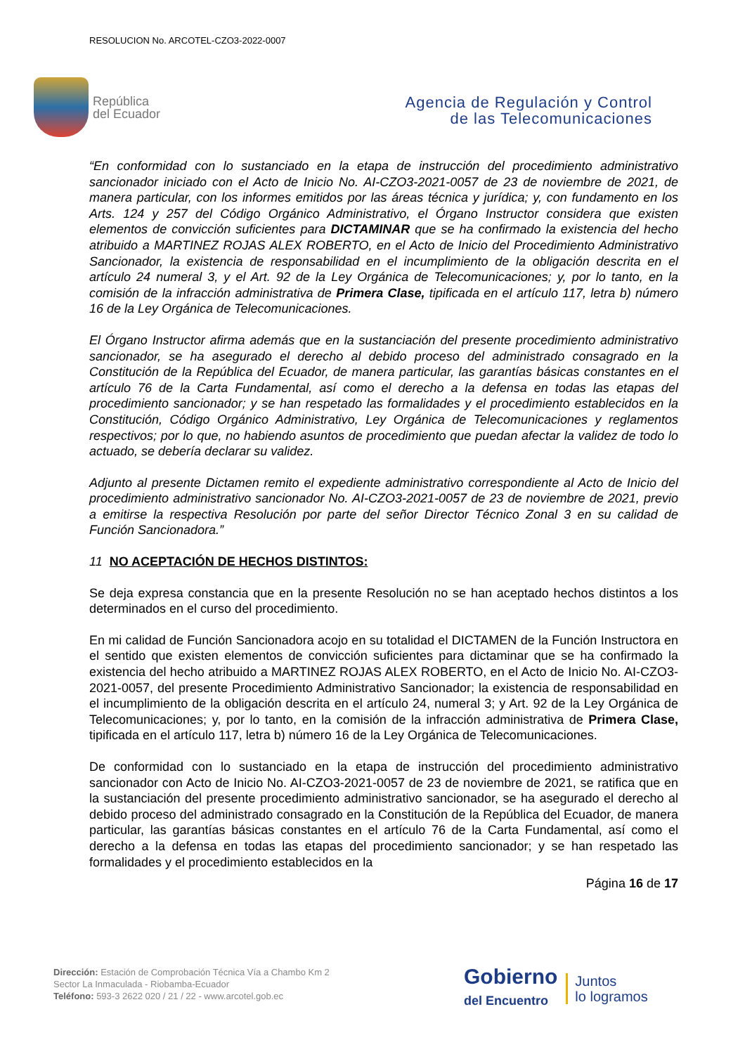RESOLUCION No. ARCOTEL-CZO3-2022-0007
República
del Ecuador
Agencia de Regulación y Control
de las Telecomunicaciones
“En conformidad con lo sustanciado en la etapa de instrucción del procedimiento administrativo sancionador iniciado con el Acto de Inicio No. AI-CZO3-2021-0057 de 23 de noviembre de 2021, de manera particular, con los informes emitidos por las áreas técnica y jurídica; y, con fundamento en los Arts. 124 y 257 del Código Orgánico Administrativo, el Órgano Instructor considera que existen elementos de convicción suficientes para DICTAMINAR que se ha confirmado la existencia del hecho atribuido a MARTINEZ ROJAS ALEX ROBERTO, en el Acto de Inicio del Procedimiento Administrativo Sancionador, la existencia de responsabilidad en el incumplimiento de la obligación descrita en el artículo 24 numeral 3, y el Art. 92 de la Ley Orgánica de Telecomunicaciones; y, por lo tanto, en la comisión de la infracción administrativa de Primera Clase, tipificada en el artículo 117, letra b) número 16 de la Ley Orgánica de Telecomunicaciones.
El Órgano Instructor afirma además que en la sustanciación del presente procedimiento administrativo sancionador, se ha asegurado el derecho al debido proceso del administrado consagrado en la Constitución de la República del Ecuador, de manera particular, las garantías básicas constantes en el artículo 76 de la Carta Fundamental, así como el derecho a la defensa en todas las etapas del procedimiento sancionador; y se han respetado las formalidades y el procedimiento establecidos en la Constitución, Código Orgánico Administrativo, Ley Orgánica de Telecomunicaciones y reglamentos respectivos; por lo que, no habiendo asuntos de procedimiento que puedan afectar la validez de todo lo actuado, se debería declarar su validez.
Adjunto al presente Dictamen remito el expediente administrativo correspondiente al Acto de Inicio del procedimiento administrativo sancionador No. AI-CZO3-2021-0057 de 23 de noviembre de 2021, previo a emitirse la respectiva Resolución por parte del señor Director Técnico Zonal 3 en su calidad de Función Sancionadora.”
11 NO ACEPTACIÓN DE HECHOS DISTINTOS:
Se deja expresa constancia que en la presente Resolución no se han aceptado hechos distintos a los determinados en el curso del procedimiento.
En mi calidad de Función Sancionadora acojo en su totalidad el DICTAMEN de la Función Instructora en el sentido que existen elementos de convicción suficientes para dictaminar que se ha confirmado la existencia del hecho atribuido a MARTINEZ ROJAS ALEX ROBERTO, en el Acto de Inicio No. AI-CZO3-2021-0057, del presente Procedimiento Administrativo Sancionador; la existencia de responsabilidad en el incumplimiento de la obligación descrita en el artículo 24, numeral 3; y Art. 92 de la Ley Orgánica de Telecomunicaciones; y, por lo tanto, en la comisión de la infracción administrativa de Primera Clase, tipificada en el artículo 117, letra b) número 16 de la Ley Orgánica de Telecomunicaciones.
De conformidad con lo sustanciado en la etapa de instrucción del procedimiento administrativo sancionador con Acto de Inicio No. AI-CZO3-2021-0057 de 23 de noviembre de 2021, se ratifica que en la sustanciación del presente procedimiento administrativo sancionador, se ha asegurado el derecho al debido proceso del administrado consagrado en la Constitución de la República del Ecuador, de manera particular, las garantías básicas constantes en el artículo 76 de la Carta Fundamental, así como el derecho a la defensa en todas las etapas del procedimiento sancionador; y se han respetado las formalidades y el procedimiento establecidos en la
Página 16 de 17
Dirección: Estación de Comprobación Técnica Vía a Chambo Km 2
Sector La Inmaculada - Riobamba-Ecuador
Teléfono: 593-3 2622 020 / 21 / 22 - www.arcotel.gob.ec
Gobierno
del Encuentro
Juntos
lo logramos